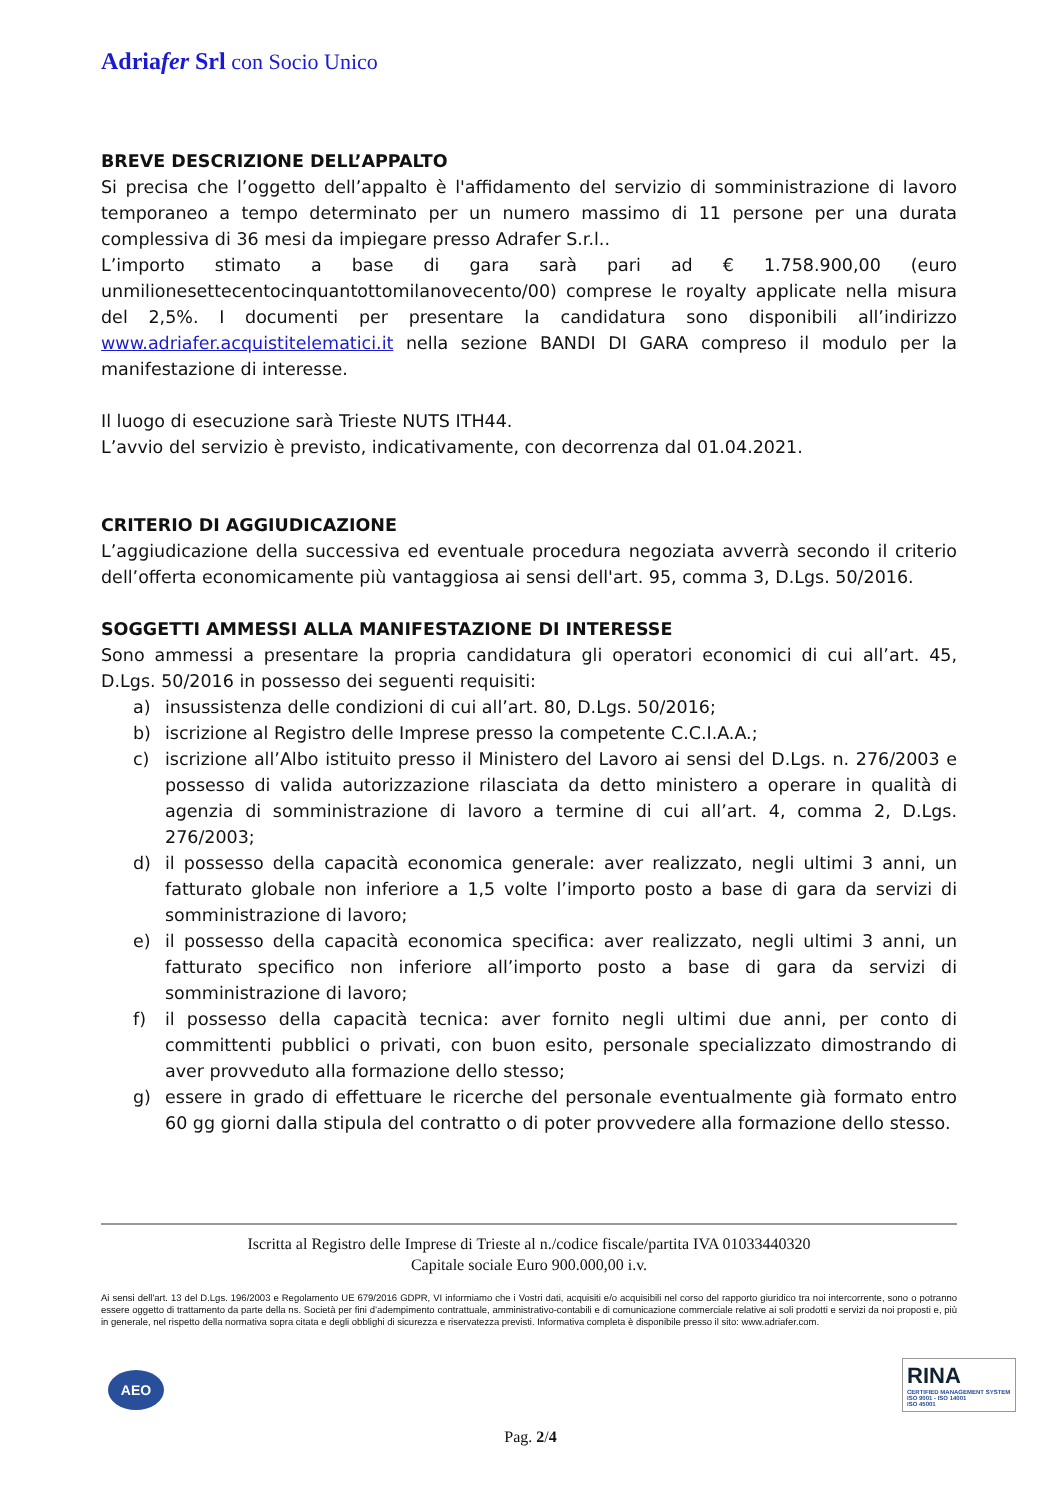Adriafer Srl con Socio Unico
BREVE DESCRIZIONE DELL’APPALTO
Si precisa che l’oggetto dell’appalto è l'affidamento del servizio di somministrazione di lavoro temporaneo a tempo determinato per un numero massimo di 11 persone per una durata complessiva di 36 mesi da impiegare presso Adrafer S.r.l..
L’importo stimato a base di gara sarà pari ad € 1.758.900,00 (euro unmilionesettecentocinquantottomilanovecento/00) comprese le royalty applicate nella misura del 2,5%. I documenti per presentare la candidatura sono disponibili all’indirizzo www.adriafer.acquistitelematici.it nella sezione BANDI DI GARA compreso il modulo per la manifestazione di interesse.
Il luogo di esecuzione sarà Trieste NUTS ITH44.
L’avvio del servizio è previsto, indicativamente, con decorrenza dal 01.04.2021.
CRITERIO DI AGGIUDICAZIONE
L’aggiudicazione della successiva ed eventuale procedura negoziata avverrà secondo il criterio dell’offerta economicamente più vantaggiosa ai sensi dell'art. 95, comma 3, D.Lgs. 50/2016.
SOGGETTI AMMESSI ALLA MANIFESTAZIONE DI INTERESSE
Sono ammessi a presentare la propria candidatura gli operatori economici di cui all’art. 45, D.Lgs. 50/2016 in possesso dei seguenti requisiti:
a) insussistenza delle condizioni di cui all’art. 80, D.Lgs. 50/2016;
b) iscrizione al Registro delle Imprese presso la competente C.C.I.A.A.;
c) iscrizione all’Albo istituito presso il Ministero del Lavoro ai sensi del D.Lgs. n. 276/2003 e possesso di valida autorizzazione rilasciata da detto ministero a operare in qualità di agenzia di somministrazione di lavoro a termine di cui all’art. 4, comma 2, D.Lgs. 276/2003;
d) il possesso della capacità economica generale: aver realizzato, negli ultimi 3 anni, un fatturato globale non inferiore a 1,5 volte l’importo posto a base di gara da servizi di somministrazione di lavoro;
e) il possesso della capacità economica specifica: aver realizzato, negli ultimi 3 anni, un fatturato specifico non inferiore all’importo posto a base di gara da servizi di somministrazione di lavoro;
f) il possesso della capacità tecnica: aver fornito negli ultimi due anni, per conto di committenti pubblici o privati, con buon esito, personale specializzato dimostrando di aver provveduto alla formazione dello stesso;
g) essere in grado di effettuare le ricerche del personale eventualmente già formato entro 60 gg giorni dalla stipula del contratto o di poter provvedere alla formazione dello stesso.
Iscritta al Registro delle Imprese di Trieste al n./codice fiscale/partita IVA 01033440320
Capitale sociale Euro 900.000,00 i.v.
Ai sensi dell'art. 13 del D.Lgs. 196/2003 e Regolamento UE 679/2016 GDPR, VI informiamo che i Vostri dati, acquisiti e/o acquisibili nel corso del rapporto giuridico tra noi intercorrente, sono o potranno essere oggetto di trattamento da parte della ns. Società per fini d’adempimento contrattuale, amministrativo-contabili e di comunicazione commerciale relative ai soli prodotti e servizi da noi proposti e, più in generale, nel rispetto della normativa sopra citata e degli obblighi di sicurezza e riservatezza previsti. Informativa completa è disponibile presso il sito: www.adriafer.com.
AEO
RINA
CERTIFIED MANAGEMENT SYSTEM
ISO 9001 - ISO 14001
ISO 45001
Pag. 2/4